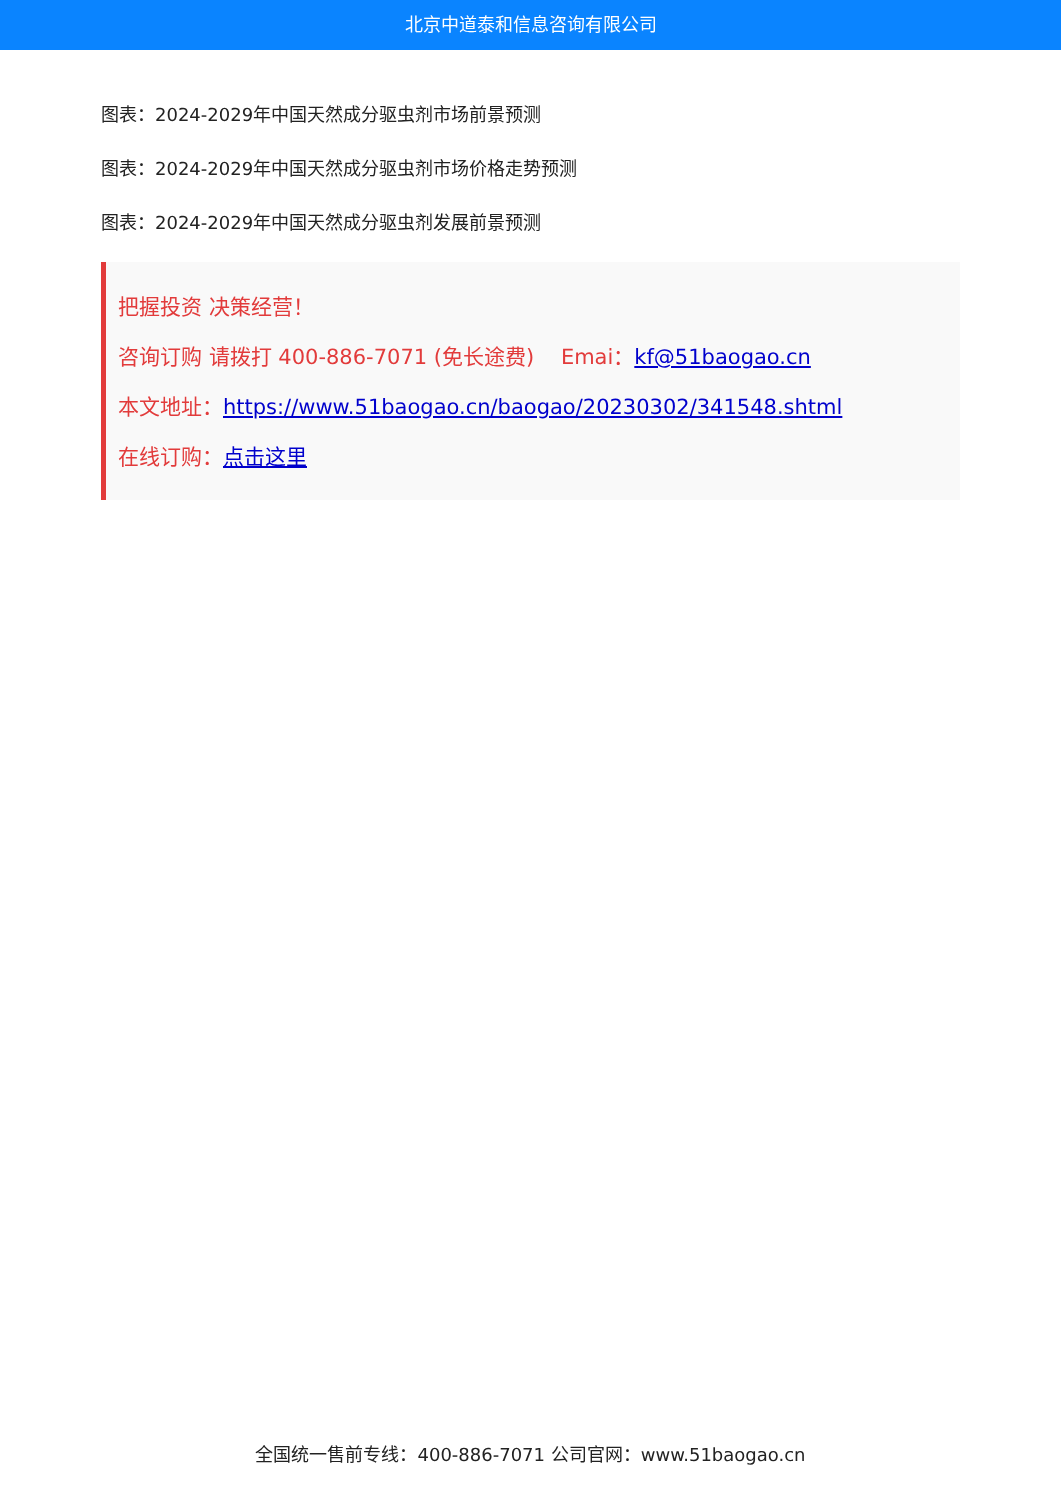北京中道泰和信息咨询有限公司
图表：2024-2029年中国天然成分驱虫剂市场前景预测
图表：2024-2029年中国天然成分驱虫剂市场价格走势预测
图表：2024-2029年中国天然成分驱虫剂发展前景预测
把握投资 决策经营！
咨询订购 请拨打 400-886-7071 (免长途费) Emai：kf@51baogao.cn
本文地址：https://www.51baogao.cn/baogao/20230302/341548.shtml
在线订购：点击这里
全国统一售前专线：400-886-7071 公司官网：www.51baogao.cn